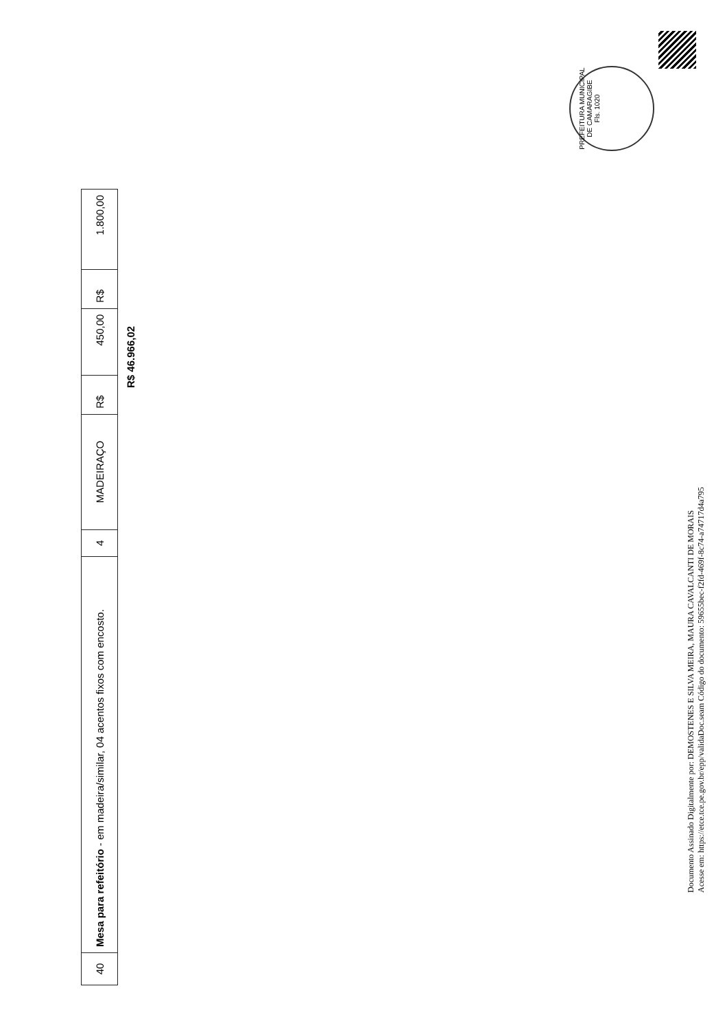| 40 | Mesa para refeitório - em madeira/similar, 04 acentos fixos com encosto. | 4 | MADEIRAÇO | R$ | 450,00 | R$ | 1.800,00 |
R$ 46.966,02
PREFEITURA MUNICIPAL DE CAMARAGIBE
Fls. 1020
Documento Assinado Digitalmente por: DEMOSTENES E SILVA MEIRA, MAURA CAVALCANTI DE MORAIS
Acesse em: https://etce.tce.pe.gov.br/epp/validaDoc.seam Código do documento: 59655bec-f2fd-469f-8c74-a74717d4a795